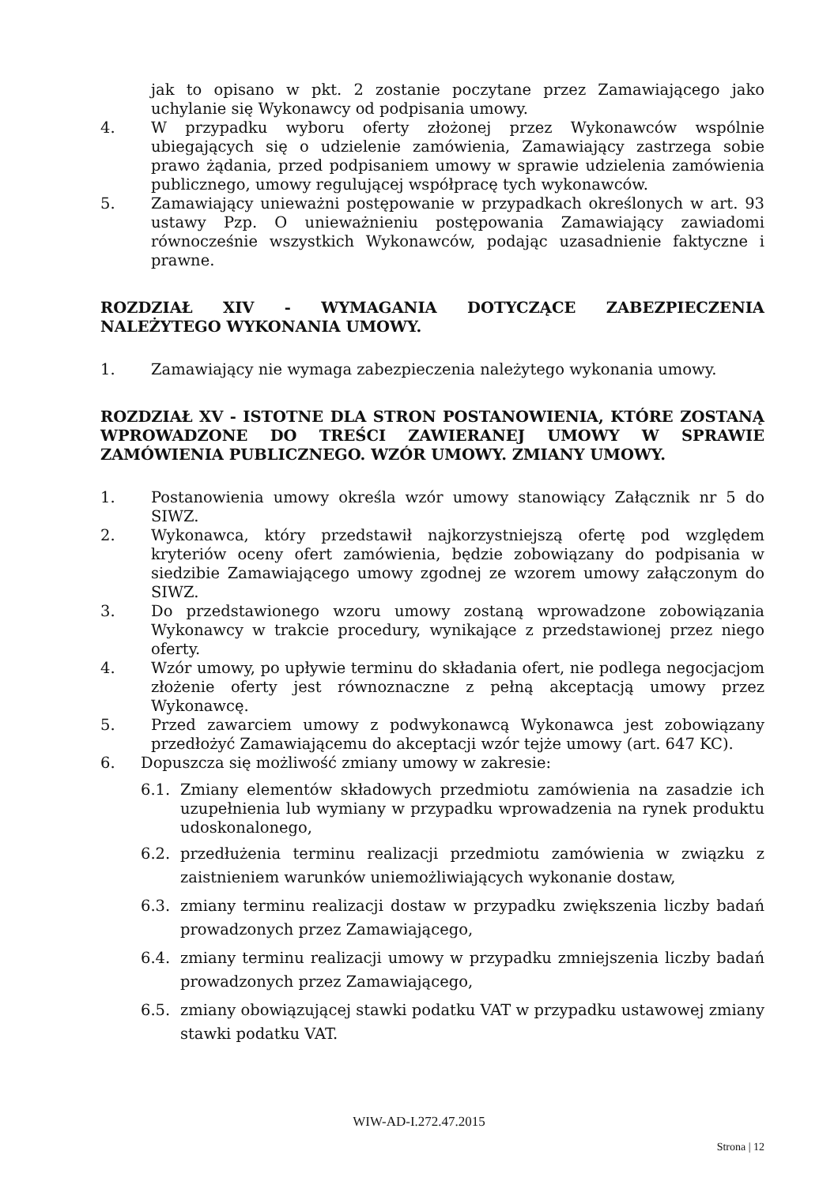jak to opisano w pkt. 2 zostanie poczytane przez Zamawiającego jako uchylanie się Wykonawcy od podpisania umowy.
4. W przypadku wyboru oferty złożonej przez Wykonawców wspólnie ubiegających się o udzielenie zamówienia, Zamawiający zastrzega sobie prawo żądania, przed podpisaniem umowy w sprawie udzielenia zamówienia publicznego, umowy regulującej współpracę tych wykonawców.
5. Zamawiający unieważni postępowanie w przypadkach określonych w art. 93 ustawy Pzp. O unieważnieniu postępowania Zamawiający zawiadomi równocześnie wszystkich Wykonawców, podając uzasadnienie faktyczne i prawne.
ROZDZIAŁ XIV - WYMAGANIA DOTYCZĄCE ZABEZPIECZENIA NALEŻYTEGO WYKONANIA UMOWY.
1. Zamawiający nie wymaga zabezpieczenia należytego wykonania umowy.
ROZDZIAŁ XV - ISTOTNE DLA STRON POSTANOWIENIA, KTÓRE ZOSTANĄ WPROWADZONE DO TREŚCI ZAWIERANEJ UMOWY W SPRAWIE ZAMÓWIENIA PUBLICZNEGO. WZÓR UMOWY. ZMIANY UMOWY.
1. Postanowienia umowy określa wzór umowy stanowiący Załącznik nr 5 do SIWZ.
2. Wykonawca, który przedstawił najkorzystniejszą ofertę pod względem kryteriów oceny ofert zamówienia, będzie zobowiązany do podpisania w siedzibie Zamawiającego umowy zgodnej ze wzorem umowy załączonym do SIWZ.
3. Do przedstawionego wzoru umowy zostaną wprowadzone zobowiązania Wykonawcy w trakcie procedury, wynikające z przedstawionej przez niego oferty.
4. Wzór umowy, po upływie terminu do składania ofert, nie podlega negocjacjom złożenie oferty jest równoznaczne z pełną akceptacją umowy przez Wykonawcę.
5. Przed zawarciem umowy z podwykonawcą Wykonawca jest zobowiązany przedłożyć Zamawiającemu do akceptacji wzór tejże umowy (art. 647 KC).
6. Dopuszcza się możliwość zmiany umowy w zakresie:
6.1. Zmiany elementów składowych przedmiotu zamówienia na zasadzie ich uzupełnienia lub wymiany w przypadku wprowadzenia na rynek produktu udoskonalonego,
6.2. przedłużenia terminu realizacji przedmiotu zamówienia w związku z zaistnieniem warunków uniemożliwiających wykonanie dostaw,
6.3. zmiany terminu realizacji dostaw w przypadku zwiększenia liczby badań prowadzonych przez Zamawiającego,
6.4. zmiany terminu realizacji umowy w przypadku zmniejszenia liczby badań prowadzonych przez Zamawiającego,
6.5. zmiany obowiązującej stawki podatku VAT w przypadku ustawowej zmiany stawki podatku VAT.
WIW-AD-I.272.47.2015
Strona | 12